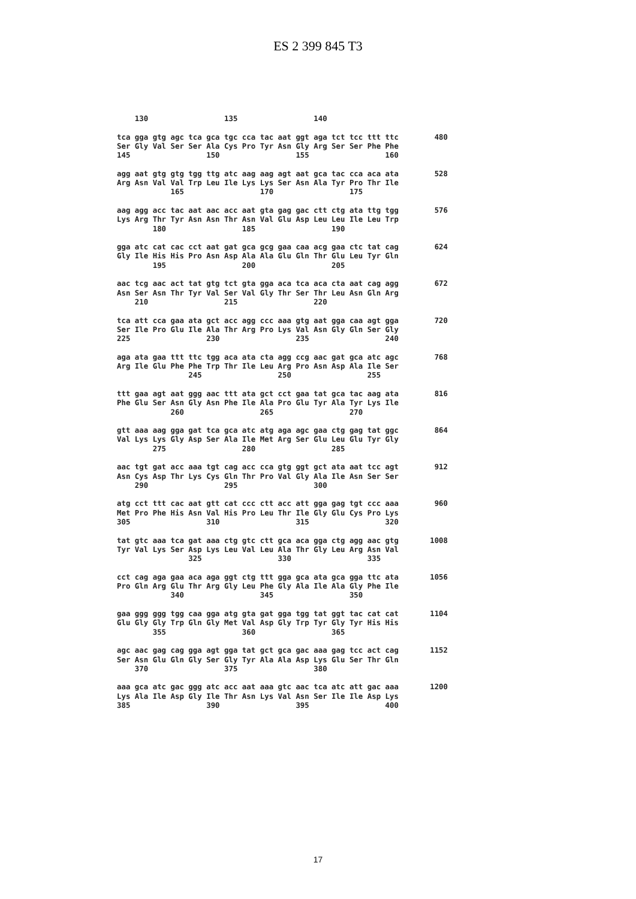ES 2 399 845 T3
    130                 135                 140

tca gga gtg agc tca gca tgc cca tac aat ggt aga tct tcc ttt ttc        480
Ser Gly Val Ser Ser Ala Cys Pro Tyr Asn Gly Arg Ser Ser Phe Phe
145                 150                 155                 160

agg aat gtg gtg tgg ttg atc aag aag agt aat gca tac cca aca ata        528
Arg Asn Val Val Trp Leu Ile Lys Lys Ser Asn Ala Tyr Pro Thr Ile
            165                 170                 175

aag agg acc tac aat aac acc aat gta gag gac ctt ctg ata ttg tgg        576
Lys Arg Thr Tyr Asn Asn Thr Asn Val Glu Asp Leu Leu Ile Leu Trp
        180                 185                 190

gga atc cat cac cct aat gat gca gcg gaa caa acg gaa ctc tat cag        624
Gly Ile His His Pro Asn Asp Ala Ala Glu Gln Thr Glu Leu Tyr Gln
        195                 200                 205

aac tcg aac act tat gtg tct gta gga aca tca aca cta aat cag agg        672
Asn Ser Asn Thr Tyr Val Ser Val Gly Thr Ser Thr Leu Asn Gln Arg
    210                 215                 220

tca att cca gaa ata gct acc agg ccc aaa gtg aat gga caa agt gga        720
Ser Ile Pro Glu Ile Ala Thr Arg Pro Lys Val Asn Gly Gln Ser Gly
225                 230                 235                 240

aga ata gaa ttt ttc tgg aca ata cta agg ccg aac gat gca atc agc        768
Arg Ile Glu Phe Phe Trp Thr Ile Leu Arg Pro Asn Asp Ala Ile Ser
                245                 250                 255

ttt gaa agt aat ggg aac ttt ata gct cct gaa tat gca tac aag ata        816
Phe Glu Ser Asn Gly Asn Phe Ile Ala Pro Glu Tyr Ala Tyr Lys Ile
            260                 265                 270

gtt aaa aag gga gat tca gca atc atg aga agc gaa ctg gag tat ggc        864
Val Lys Lys Gly Asp Ser Ala Ile Met Arg Ser Glu Leu Glu Tyr Gly
        275                 280                 285

aac tgt gat acc aaa tgt cag acc cca gtg ggt gct ata aat tcc agt        912
Asn Cys Asp Thr Lys Cys Gln Thr Pro Val Gly Ala Ile Asn Ser Ser
    290                 295                 300

atg cct ttt cac aat gtt cat ccc ctt acc att gga gag tgt ccc aaa        960
Met Pro Phe His Asn Val His Pro Leu Thr Ile Gly Glu Cys Pro Lys
305                 310                 315                 320

tat gtc aaa tca gat aaa ctg gtc ctt gca aca gga ctg agg aac gtg       1008
Tyr Val Lys Ser Asp Lys Leu Val Leu Ala Thr Gly Leu Arg Asn Val
                325                 330                 335

cct cag aga gaa aca aga ggt ctg ttt gga gca ata gca gga ttc ata       1056
Pro Gln Arg Glu Thr Arg Gly Leu Phe Gly Ala Ile Ala Gly Phe Ile
            340                 345                 350

gaa ggg ggg tgg caa gga atg gta gat gga tgg tat ggt tac cat cat       1104
Glu Gly Gly Trp Gln Gly Met Val Asp Gly Trp Tyr Gly Tyr His His
        355                 360                 365

agc aac gag cag gga agt gga tat gct gca gac aaa gag tcc act cag       1152
Ser Asn Glu Gln Gly Ser Gly Tyr Ala Ala Asp Lys Glu Ser Thr Gln
    370                 375                 380

aaa gca atc gac ggg atc acc aat aaa gtc aac tca atc att gac aaa       1200
Lys Ala Ile Asp Gly Ile Thr Asn Lys Val Asn Ser Ile Ile Asp Lys
385                 390                 395                 400
17